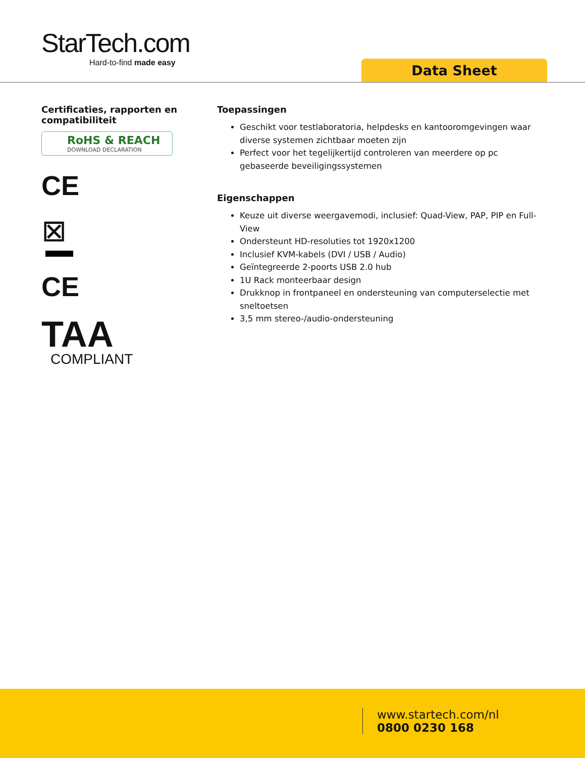StarTech.com
Hard-to-find made easy
Data Sheet
Certificaties, rapporten en compatibiliteit
RoHS & REACH
DOWNLOAD DECLARATION
CE
⊠
CE
TAA
COMPLIANT
Toepassingen
Geschikt voor testlaboratoria, helpdesks en kantooromgevingen waar diverse systemen zichtbaar moeten zijn
Perfect voor het tegelijkertijd controleren van meerdere op pc gebaseerde beveiligingssystemen
Eigenschappen
Keuze uit diverse weergavemodi, inclusief: Quad-View, PAP, PIP en Full-View
Ondersteunt HD-resoluties tot 1920x1200
Inclusief KVM-kabels (DVI / USB / Audio)
Geïntegreerde 2-poorts USB 2.0 hub
1U Rack monteerbaar design
Drukknop in frontpaneel en ondersteuning van computerselectie met sneltoetsen
3,5 mm stereo-/audio-ondersteuning
www.startech.com/nl
0800 0230 168